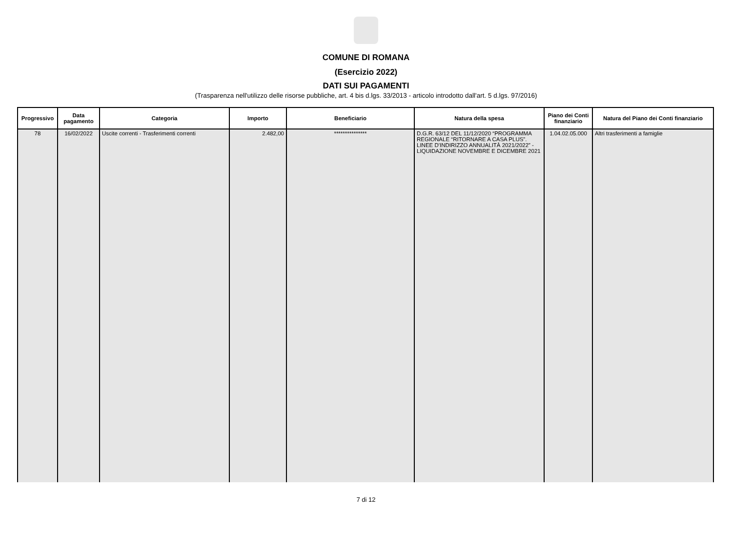COMUNE DI ROMANA
(Esercizio 2022)
DATI SUI PAGAMENTI
(Trasparenza nell'utilizzo delle risorse pubbliche, art. 4 bis d.lgs. 33/2013 - articolo introdotto dall'art. 5 d.lgs. 97/2016)
| Progressivo | Data pagamento | Categoria | Importo | Beneficiario | Natura della spesa | Piano dei Conti finanziario | Natura del Piano dei Conti finanziario |
| --- | --- | --- | --- | --- | --- | --- | --- |
| 78 | 16/02/2022 | Uscite correnti - Trasferimenti correnti | 2.482,00 | *************** | D.G.R. 63/12 DEL 11/12/2020 “PROGRAMMA REGIONALE “RITORNARE A CASA PLUS”. LINEE D'INDIRIZZO ANNUALITÀ 2021/2022” - LIQUIDAZIONE NOVEMBRE E DICEMBRE 2021 | 1.04.02.05.000 | Altri trasferimenti a famiglie |
7 di 12